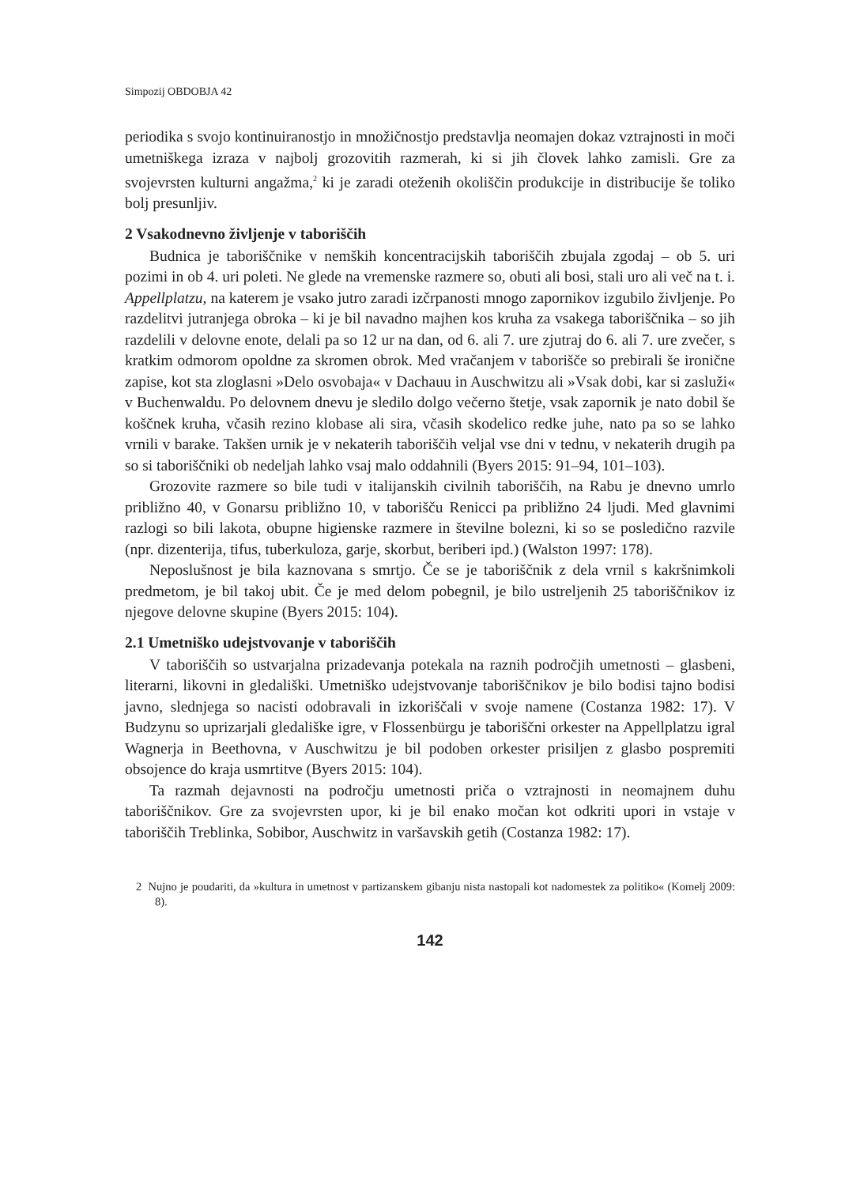Simpozij OBDOBJA 42
periodika s svojo kontinuiranostjo in množičnostjo predstavlja neomajen dokaz vztrajnosti in moči umetniškega izraza v najbolj grozovitih razmerah, ki si jih človek lahko zamisli. Gre za svojevrsten kulturni angažma,<sup>2</sup> ki je zaradi oteženih okoliščin produkcije in distribucije še toliko bolj presunljiv.
2 Vsakodnevno življenje v taboriščih
Budnica je taboriščnike v nemških koncentracijskih taboriščih zbujala zgodaj – ob 5. uri pozimi in ob 4. uri poleti. Ne glede na vremenske razmere so, obuti ali bosi, stali uro ali več na t. i. Appellplatzu, na katerem je vsako jutro zaradi izčrpanosti mnogo zapornikov izgubilo življenje. Po razdelitvi jutranjega obroka – ki je bil navadno majhen kos kruha za vsakega taboriščnika – so jih razdelili v delovne enote, delali pa so 12 ur na dan, od 6. ali 7. ure zjutraj do 6. ali 7. ure zvečer, s kratkim odmorom opoldne za skromen obrok. Med vračanjem v taborišče so prebirali še ironične zapise, kot sta zloglasni »Delo osvobaja« v Dachauu in Auschwitzu ali »Vsak dobi, kar si zasluži« v Buchenwaldu. Po delovnem dnevu je sledilo dolgo večerno štetje, vsak zapornik je nato dobil še koščnek kruha, včasih rezino klobase ali sira, včasih skodelico redke juhe, nato pa so se lahko vrnili v barake. Takšen urnik je v nekaterih taboriščih veljal vse dni v tednu, v nekaterih drugih pa so si taboriščniki ob nedeljah lahko vsaj malo oddahnili (Byers 2015: 91–94, 101–103).
Grozovite razmere so bile tudi v italijanskih civilnih taboriščih, na Rabu je dnevno umrlo približno 40, v Gonarsu približno 10, v taborišču Renicci pa približno 24 ljudi. Med glavnimi razlogi so bili lakota, obupne higienske razmere in številne bolezni, ki so se posledično razvile (npr. dizenterija, tifus, tuberkuloza, garje, skorbut, beriberi ipd.) (Walston 1997: 178).
Neposlušnost je bila kaznovana s smrtjo. Če se je taboriščnik z dela vrnil s kakršnimkoli predmetom, je bil takoj ubit. Če je med delom pobegnil, je bilo ustreljenih 25 taboriščnikov iz njegove delovne skupine (Byers 2015: 104).
2.1 Umetniško udejstvovanje v taboriščih
V taboriščih so ustvarjalna prizadevanja potekala na raznih področjih umetnosti – glasbeni, literarni, likovni in gledališki. Umetniško udejstvovanje taboriščnikov je bilo bodisi tajno bodisi javno, slednjega so nacisti odobravali in izkoriščali v svoje namene (Costanza 1982: 17). V Budzynu so uprizarjali gledališke igre, v Flossenbürgu je taboriščni orkester na Appellplatzu igral Wagnerja in Beethovna, v Auschwitzu je bil podoben orkester prisiljen z glasbo pospremiti obsojence do kraja usmrtitve (Byers 2015: 104).
Ta razmah dejavnosti na področju umetnosti priča o vztrajnosti in neomajnem duhu taboriščnikov. Gre za svojevrsten upor, ki je bil enako močan kot odkriti upori in vstaje v taboriščih Treblinka, Sobibor, Auschwitz in varšavskih getih (Costanza 1982: 17).
2 Nujno je poudariti, da »kultura in umetnost v partizanskem gibanju nista nastopali kot nadomestek za politiko« (Komelj 2009: 8).
142